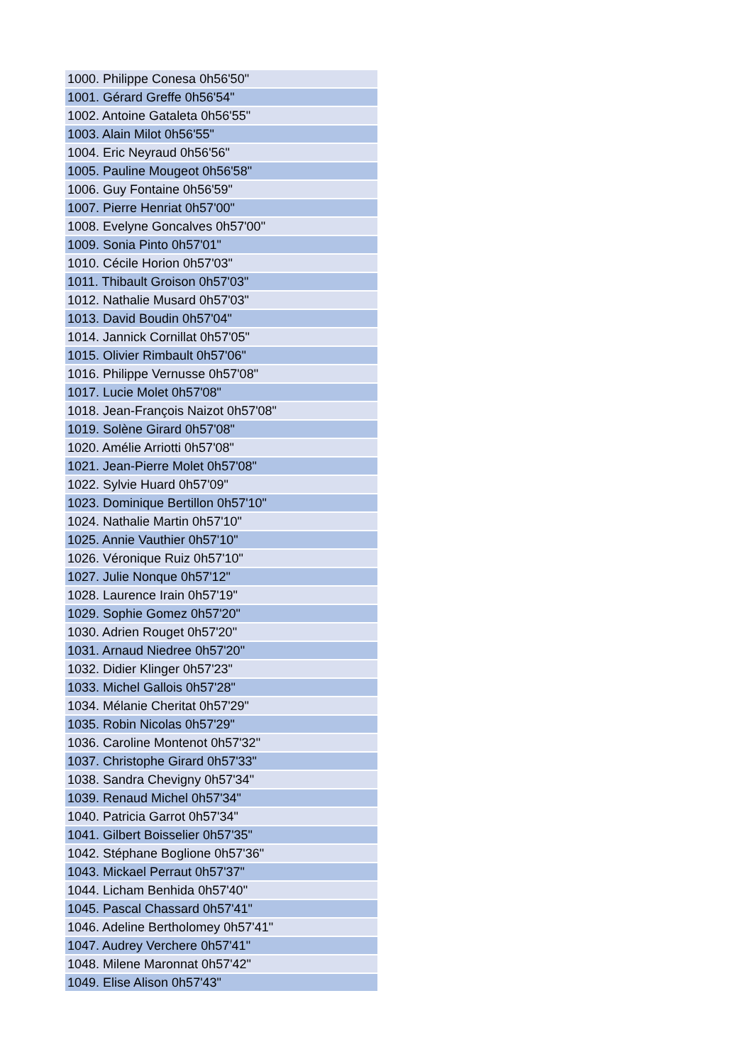| 1000. Philippe Conesa 0h56'50" |
| 1001. Gérard Greffe 0h56'54" |
| 1002. Antoine Gataleta 0h56'55" |
| 1003. Alain Milot 0h56'55" |
| 1004. Eric Neyraud 0h56'56" |
| 1005. Pauline Mougeot 0h56'58" |
| 1006. Guy Fontaine 0h56'59" |
| 1007. Pierre Henriat 0h57'00" |
| 1008. Evelyne Goncalves 0h57'00" |
| 1009. Sonia Pinto 0h57'01" |
| 1010. Cécile Horion 0h57'03" |
| 1011. Thibault Groison 0h57'03" |
| 1012. Nathalie Musard 0h57'03" |
| 1013. David Boudin 0h57'04" |
| 1014. Jannick Cornillat 0h57'05" |
| 1015. Olivier Rimbault 0h57'06" |
| 1016. Philippe Vernusse 0h57'08" |
| 1017. Lucie Molet 0h57'08" |
| 1018. Jean-François Naizot 0h57'08" |
| 1019. Solène Girard 0h57'08" |
| 1020. Amélie Arriotti 0h57'08" |
| 1021. Jean-Pierre Molet 0h57'08" |
| 1022. Sylvie Huard 0h57'09" |
| 1023. Dominique Bertillon 0h57'10" |
| 1024. Nathalie Martin 0h57'10" |
| 1025. Annie Vauthier 0h57'10" |
| 1026. Véronique Ruiz 0h57'10" |
| 1027. Julie Nonque 0h57'12" |
| 1028. Laurence Irain 0h57'19" |
| 1029. Sophie Gomez 0h57'20" |
| 1030. Adrien Rouget 0h57'20" |
| 1031. Arnaud Niedree 0h57'20" |
| 1032. Didier Klinger 0h57'23" |
| 1033. Michel Gallois 0h57'28" |
| 1034. Mélanie Cheritat 0h57'29" |
| 1035. Robin Nicolas 0h57'29" |
| 1036. Caroline Montenot 0h57'32" |
| 1037. Christophe Girard 0h57'33" |
| 1038. Sandra Chevigny 0h57'34" |
| 1039. Renaud Michel 0h57'34" |
| 1040. Patricia Garrot 0h57'34" |
| 1041. Gilbert Boisselier 0h57'35" |
| 1042. Stéphane Boglione 0h57'36" |
| 1043. Mickael Perraut 0h57'37" |
| 1044. Licham Benhida 0h57'40" |
| 1045. Pascal Chassard 0h57'41" |
| 1046. Adeline Bertholomey 0h57'41" |
| 1047. Audrey Verchere 0h57'41" |
| 1048. Milene Maronnat 0h57'42" |
| 1049. Elise Alison 0h57'43" |